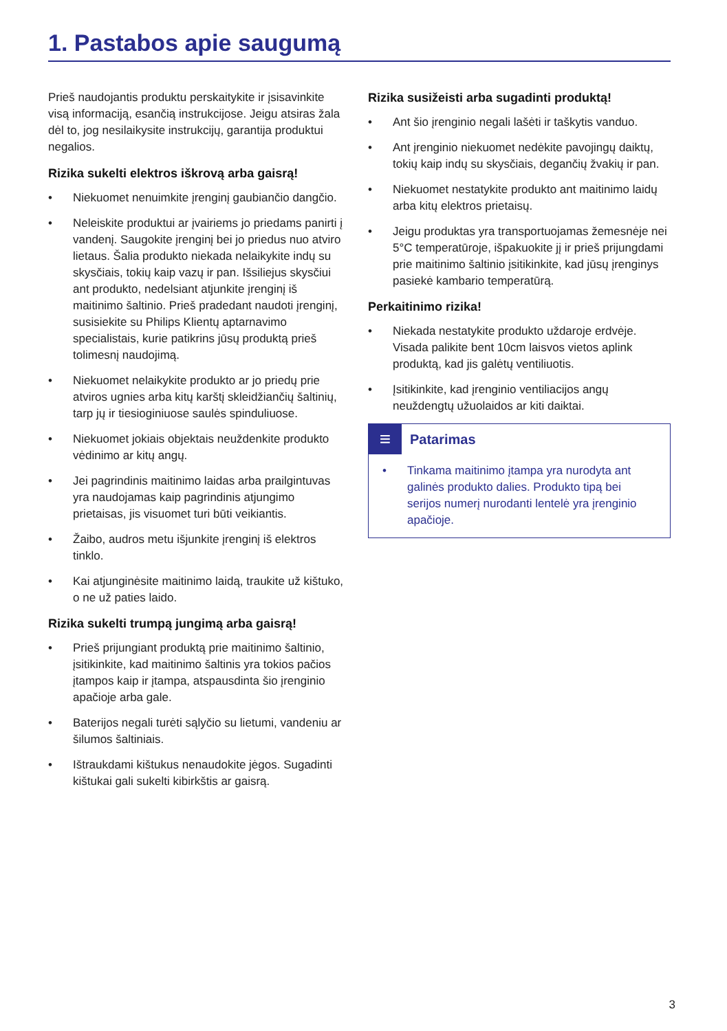1. Pastabos apie saugumą
Prieš naudojantis produktu perskaitykite ir įsisavinkite visą informaciją, esančią instrukcijose. Jeigu atsiras žala dėl to, jog nesilaikysite instrukcijų, garantija produktui negalios.
Rizika sukelti elektros iškrovą arba gaisrą!
• Niekuomet nenuimkite įrenginį gaubiančio dangčio.
• Neleiskite produktui ar įvairiems jo priedams panirti į vandenį. Saugokite įrenginį bei jo priedus nuo atviro lietaus. Šalia produkto niekada nelaikykite indų su skysčiais, tokių kaip vazų ir pan. Išsiliejus skysčiui ant produkto, nedelsiant atjunkite įrenginį iš maitinimo šaltinio. Prieš pradedant naudoti įrenginį, susisiekite su Philips Klientų aptarnavimo specialistais, kurie patikrins jūsų produktą prieš tolimesnį naudojimą.
• Niekuomet nelaikykite produkto ar jo priedų prie atviros ugnies arba kitų karštį skleidžiančių šaltinių, tarp jų ir tiesioginiuose saulės spinduliuose.
• Niekuomet jokiais objektais neuždenkite produkto vėdinimo ar kitų angų.
• Jei pagrindinis maitinimo laidas arba prailgintuvas yra naudojamas kaip pagrindinis atjungimo prietaisas, jis visuomet turi būti veikiantis.
• Žaibo, audros metu išjunkite įrenginį iš elektros tinklo.
• Kai atjunginėsite maitinimo laidą, traukite už kištuko, o ne už paties laido.
Rizika sukelti trumpą jungimą arba gaisrą!
• Prieš prijungiant produktą prie maitinimo šaltinio, įsitikinkite, kad maitinimo šaltinis yra tokios pačios įtampos kaip ir įtampa, atspausdinta šio įrenginio apačioje arba gale.
• Baterijos negali turėti sąlyčio su lietumi, vandeniu ar šilumos šaltiniais.
• Ištraukdami kištukus nenaudokite jėgos. Sugadinti kištukai gali sukelti kibirkštis ar gaisrą.
Rizika susižeisti arba sugadinti produktą!
• Ant šio įrenginio negali lašėti ir taškytis vanduo.
• Ant įrenginio niekuomet nedėkite pavojingų daiktų, tokių kaip indų su skysčiais, degančių žvakių ir pan.
• Niekuomet nestatykite produkto ant maitinimo laidų arba kitų elektros prietaisų.
• Jeigu produktas yra transportuojamas žemesnėje nei 5°C temperatūroje, išpakuokite jį ir prieš prijungdami prie maitinimo šaltinio įsitikinkite, kad jūsų įrenginys pasiekė kambario temperatūrą.
Perkaitinimo rizika!
• Niekada nestatykite produkto uždaroje erdvėje. Visada palikite bent 10cm laisvos vietos aplink produktą, kad jis galėtų ventiliuotis.
• Įsitikinkite, kad įrenginio ventiliacijos angų neuždengtų užuolaidos ar kiti daiktai.
≡
Patarimas
• Tinkama maitinimo įtampa yra nurodyta ant galinės produkto dalies. Produkto tipą bei serijos numerį nurodanti lentelė yra įrenginio apačioje.
3